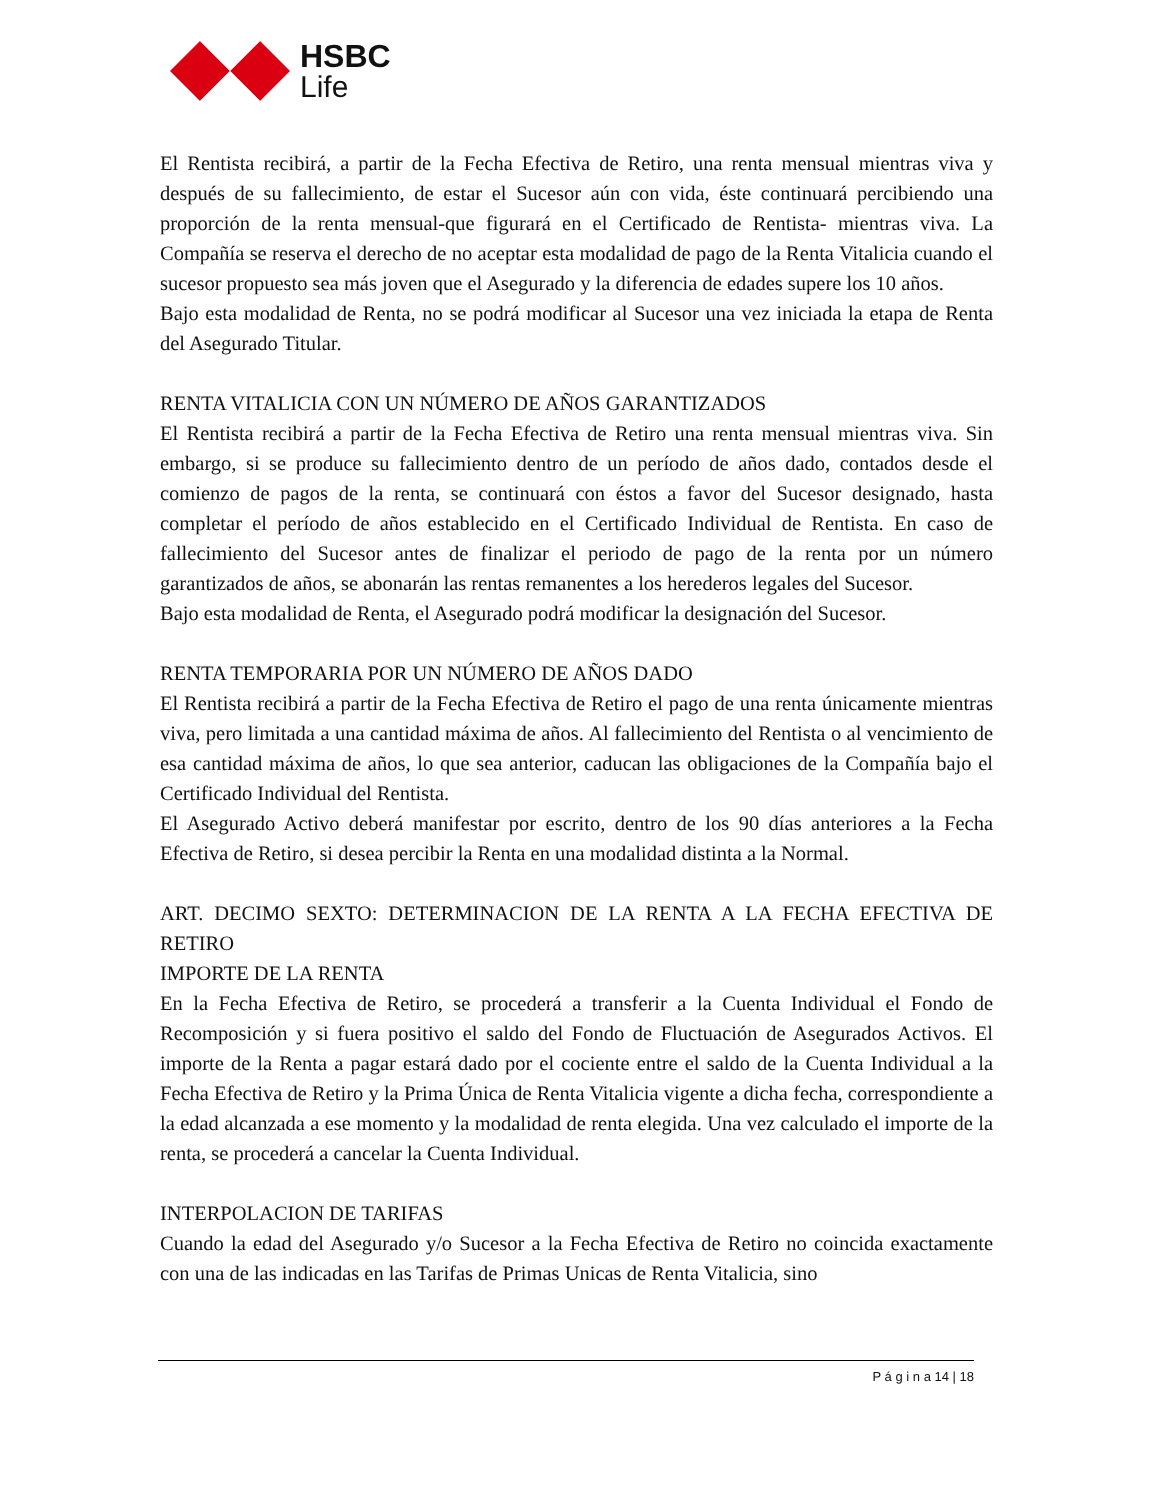HSBC
Life
El Rentista recibirá, a partir de la Fecha Efectiva de Retiro, una renta mensual mientras viva y después de su fallecimiento, de estar el Sucesor aún con vida, éste continuará percibiendo una proporción de la renta mensual-que figurará en el Certificado de Rentista- mientras viva. La Compañía se reserva el derecho de no aceptar esta modalidad de pago de la Renta Vitalicia cuando el sucesor propuesto sea más joven que el Asegurado y la diferencia de edades supere los 10 años.
Bajo esta modalidad de Renta, no se podrá modificar al Sucesor una vez iniciada la etapa de Renta del Asegurado Titular.
RENTA VITALICIA CON UN NÚMERO DE AÑOS GARANTIZADOS
El Rentista recibirá a partir de la Fecha Efectiva de Retiro una renta mensual mientras viva. Sin embargo, si se produce su fallecimiento dentro de un período de años dado, contados desde el comienzo de pagos de la renta, se continuará con éstos a favor del Sucesor designado, hasta completar el período de años establecido en el Certificado Individual de Rentista. En caso de fallecimiento del Sucesor antes de finalizar el periodo de pago de la renta por un número garantizados de años, se abonarán las rentas remanentes a los herederos legales del Sucesor.
Bajo esta modalidad de Renta, el Asegurado podrá modificar la designación del Sucesor.
RENTA TEMPORARIA POR UN NÚMERO DE AÑOS DADO
El Rentista recibirá a partir de la Fecha Efectiva de Retiro el pago de una renta únicamente mientras viva, pero limitada a una cantidad máxima de años. Al fallecimiento del Rentista o al vencimiento de esa cantidad máxima de años, lo que sea anterior, caducan las obligaciones de la Compañía bajo el Certificado Individual del Rentista.
El Asegurado Activo deberá manifestar por escrito, dentro de los 90 días anteriores a la Fecha Efectiva de Retiro, si desea percibir la Renta en una modalidad distinta a la Normal.
ART. DECIMO SEXTO: DETERMINACION DE LA RENTA A LA FECHA EFECTIVA DE RETIRO
IMPORTE DE LA RENTA
En la Fecha Efectiva de Retiro, se procederá a transferir a la Cuenta Individual el Fondo de Recomposición y si fuera positivo el saldo del Fondo de Fluctuación de Asegurados Activos. El importe de la Renta a pagar estará dado por el cociente entre el saldo de la Cuenta Individual a la Fecha Efectiva de Retiro y la Prima Única de Renta Vitalicia vigente a dicha fecha, correspondiente a la edad alcanzada a ese momento y la modalidad de renta elegida. Una vez calculado el importe de la renta, se procederá a cancelar la Cuenta Individual.
INTERPOLACION DE TARIFAS
Cuando la edad del Asegurado y/o Sucesor a la Fecha Efectiva de Retiro no coincida exactamente con una de las indicadas en las Tarifas de Primas Unicas de Renta Vitalicia, sino
P á g i n a 14 | 18